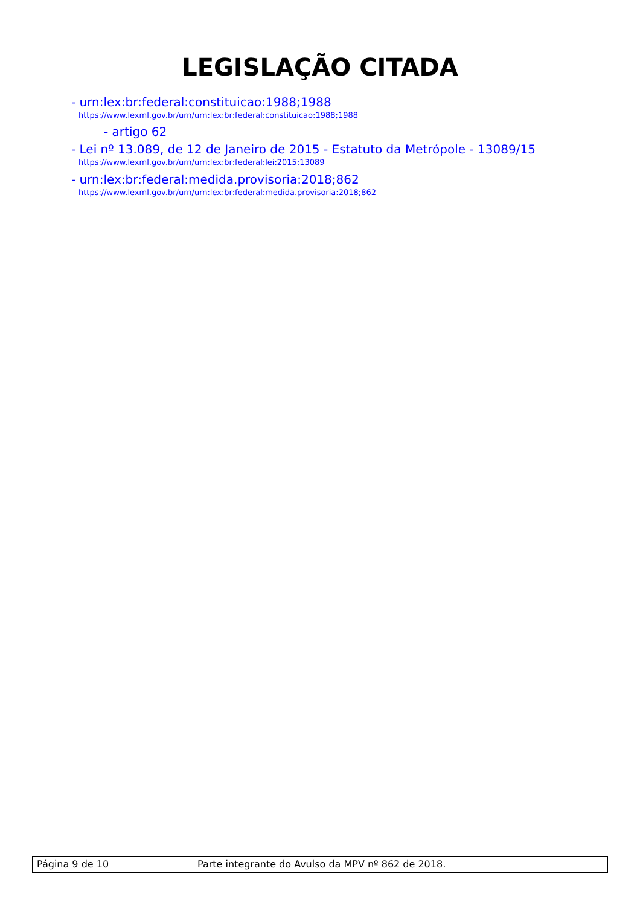LEGISLAÇÃO CITADA
- urn:lex:br:federal:constituicao:1988;1988
https://www.lexml.gov.br/urn/urn:lex:br:federal:constituicao:1988;1988
- artigo 62
- Lei nº 13.089, de 12 de Janeiro de 2015 - Estatuto da Metrópole - 13089/15
https://www.lexml.gov.br/urn/urn:lex:br:federal:lei:2015;13089
- urn:lex:br:federal:medida.provisoria:2018;862
https://www.lexml.gov.br/urn/urn:lex:br:federal:medida.provisoria:2018;862
Página 9 de 10 Parte integrante do Avulso da MPV nº 862 de 2018.